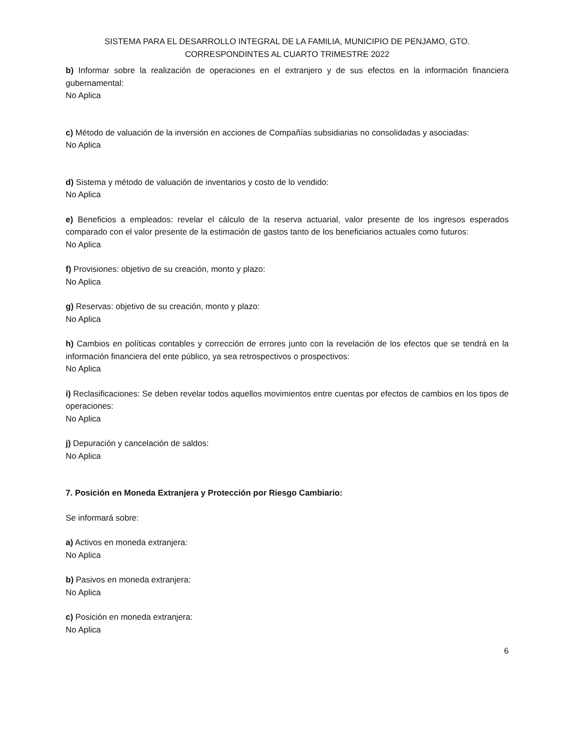SISTEMA PARA EL DESARROLLO INTEGRAL DE LA FAMILIA, MUNICIPIO DE PENJAMO, GTO.
CORRESPONDINTES AL CUARTO TRIMESTRE 2022
b) Informar sobre la realización de operaciones en el extranjero y de sus efectos en la información financiera gubernamental:
No Aplica
c) Método de valuación de la inversión en acciones de Compañías subsidiarias no consolidadas y asociadas:
No Aplica
d) Sistema y método de valuación de inventarios y costo de lo vendido:
No Aplica
e) Beneficios a empleados: revelar el cálculo de la reserva actuarial, valor presente de los ingresos esperados comparado con el valor presente de la estimación de gastos tanto de los beneficiarios actuales como futuros:
No Aplica
f) Provisiones: objetivo de su creación, monto y plazo:
No Aplica
g) Reservas: objetivo de su creación, monto y plazo:
No Aplica
h) Cambios en políticas contables y corrección de errores junto con la revelación de los efectos que se tendrá en la información financiera del ente público, ya sea retrospectivos o prospectivos:
No Aplica
i) Reclasificaciones: Se deben revelar todos aquellos movimientos entre cuentas por efectos de cambios en los tipos de operaciones:
No Aplica
j) Depuración y cancelación de saldos:
No Aplica
7. Posición en Moneda Extranjera y Protección por Riesgo Cambiario:
Se informará sobre:
a) Activos en moneda extranjera:
No Aplica
b) Pasivos en moneda extranjera:
No Aplica
c) Posición en moneda extranjera:
No Aplica
6